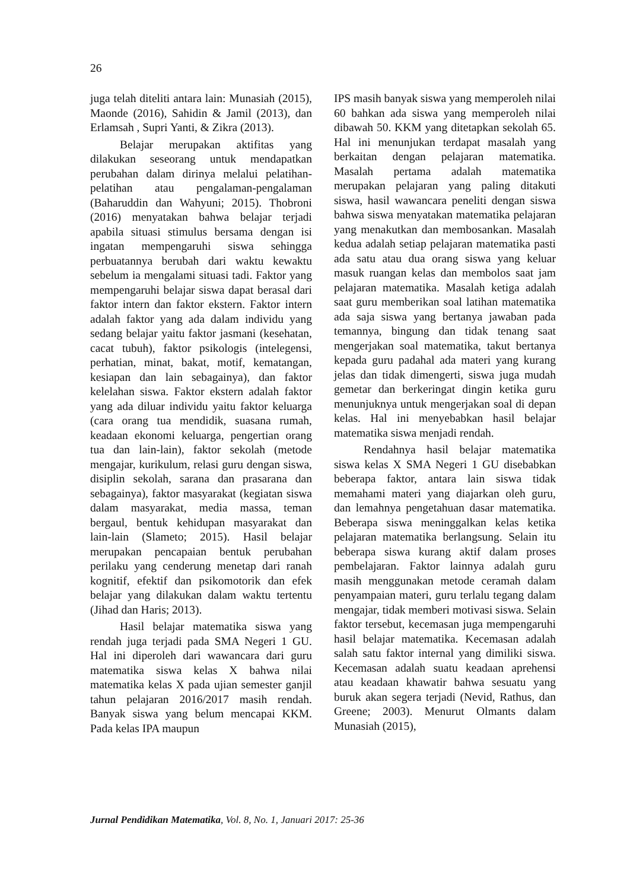26
juga telah diteliti antara lain: Munasiah (2015), Maonde (2016), Sahidin & Jamil (2013), dan Erlamsah , Supri Yanti, & Zikra (2013).
Belajar merupakan aktifitas yang dilakukan seseorang untuk mendapatkan perubahan dalam dirinya melalui pelatihan-pelatihan atau pengalaman-pengalaman (Baharuddin dan Wahyuni; 2015). Thobroni (2016) menyatakan bahwa belajar terjadi apabila situasi stimulus bersama dengan isi ingatan mempengaruhi siswa sehingga perbuatannya berubah dari waktu kewaktu sebelum ia mengalami situasi tadi. Faktor yang mempengaruhi belajar siswa dapat berasal dari faktor intern dan faktor ekstern. Faktor intern adalah faktor yang ada dalam individu yang sedang belajar yaitu faktor jasmani (kesehatan, cacat tubuh), faktor psikologis (intelegensi, perhatian, minat, bakat, motif, kematangan, kesiapan dan lain sebagainya), dan faktor kelelahan siswa. Faktor ekstern adalah faktor yang ada diluar individu yaitu faktor keluarga (cara orang tua mendidik, suasana rumah, keadaan ekonomi keluarga, pengertian orang tua dan lain-lain), faktor sekolah (metode mengajar, kurikulum, relasi guru dengan siswa, disiplin sekolah, sarana dan prasarana dan sebagainya), faktor masyarakat (kegiatan siswa dalam masyarakat, media massa, teman bergaul, bentuk kehidupan masyarakat dan lain-lain (Slameto; 2015). Hasil belajar merupakan pencapaian bentuk perubahan perilaku yang cenderung menetap dari ranah kognitif, efektif dan psikomotorik dan efek belajar yang dilakukan dalam waktu tertentu (Jihad dan Haris; 2013).
Hasil belajar matematika siswa yang rendah juga terjadi pada SMA Negeri 1 GU. Hal ini diperoleh dari wawancara dari guru matematika siswa kelas X bahwa nilai matematika kelas X pada ujian semester ganjil tahun pelajaran 2016/2017 masih rendah. Banyak siswa yang belum mencapai KKM. Pada kelas IPA maupun
IPS masih banyak siswa yang memperoleh nilai 60 bahkan ada siswa yang memperoleh nilai dibawah 50. KKM yang ditetapkan sekolah 65. Hal ini menunjukan terdapat masalah yang berkaitan dengan pelajaran matematika. Masalah pertama adalah matematika merupakan pelajaran yang paling ditakuti siswa, hasil wawancara peneliti dengan siswa bahwa siswa menyatakan matematika pelajaran yang menakutkan dan membosankan. Masalah kedua adalah setiap pelajaran matematika pasti ada satu atau dua orang siswa yang keluar masuk ruangan kelas dan membolos saat jam pelajaran matematika. Masalah ketiga adalah saat guru memberikan soal latihan matematika ada saja siswa yang bertanya jawaban pada temannya, bingung dan tidak tenang saat mengerjakan soal matematika, takut bertanya kepada guru padahal ada materi yang kurang jelas dan tidak dimengerti, siswa juga mudah gemetar dan berkeringat dingin ketika guru menunjuknya untuk mengerjakan soal di depan kelas. Hal ini menyebabkan hasil belajar matematika siswa menjadi rendah.
Rendahnya hasil belajar matematika siswa kelas X SMA Negeri 1 GU disebabkan beberapa faktor, antara lain siswa tidak memahami materi yang diajarkan oleh guru, dan lemahnya pengetahuan dasar matematika. Beberapa siswa meninggalkan kelas ketika pelajaran matematika berlangsung. Selain itu beberapa siswa kurang aktif dalam proses pembelajaran. Faktor lainnya adalah guru masih menggunakan metode ceramah dalam penyampaian materi, guru terlalu tegang dalam mengajar, tidak memberi motivasi siswa. Selain faktor tersebut, kecemasan juga mempengaruhi hasil belajar matematika. Kecemasan adalah salah satu faktor internal yang dimiliki siswa. Kecemasan adalah suatu keadaan aprehensi atau keadaan khawatir bahwa sesuatu yang buruk akan segera terjadi (Nevid, Rathus, dan Greene; 2003). Menurut Olmants dalam Munasiah (2015),
Jurnal Pendidikan Matematika, Vol. 8, No. 1, Januari 2017: 25-36